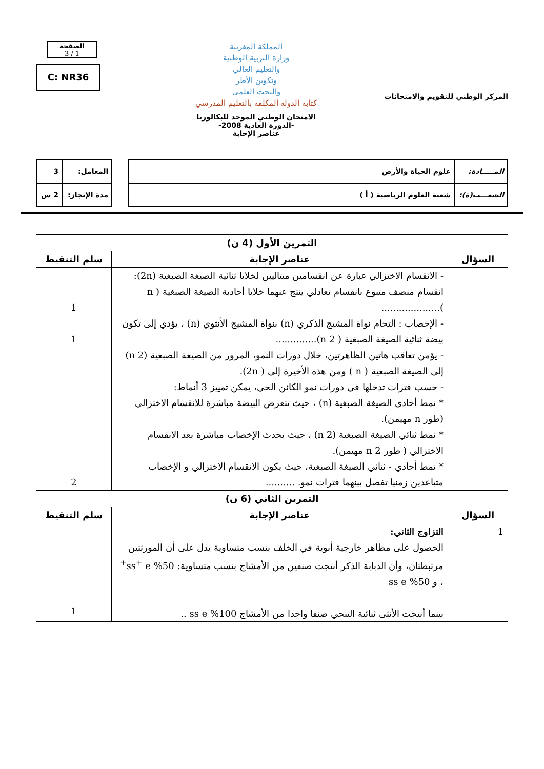المركز الوطني للتقويم والامتحانات
المملكة المغربية
وزارة التربية الوطنية
والتعليم العالي
وتكوين الأطر
والبحث العلمي
كتابة الدولة المكلفة بالتعليم المدرسي
الامتحان الوطني الموحد للبكالوريا
-الدورة العادية 2008-
عناصر الإجابة
الصفحة
1 / 3
C: NR36
| المـــــادة: | علوم الحياة والأرض |
| الشعـــب(ة): | شعبة العلوم الرياضية ( أ ) |
| المعامل: | 3 |
| مدة الإنجاز: | 2 س |
| التمرين الأول (4 ن) | | |
| --- | --- | --- |
| السؤال | عناصر الإجابة | سلم التنقيط |
| | - الانقسام الاختزالي عبارة عن انقسامين متتاليين لخلايا ثنائية الصيغة الصبغية (2n): انقسام منصف متبوع بانقسام تعادلي ينتج عنهما خلايا أحادية الصيغة الصبغية ( n ).................... - الإخصاب : التحام نواة المشيج الذكري (n) بنواة المشيج الأنثوي (n) ، يؤدي إلى تكون بيضة ثنائية الصيغة الصبغية ( 2 n).............. - يؤمن تعاقب هاتين الظاهرتين، خلال دورات النمو، المرور من الصيغة الصبغية (2 n) إلى الصيغة الصبغية ( n ) ومن هذه الأخيرة إلى ( 2n). - حسب فترات تدخلها في دورات نمو الكائن الحي، يمكن تمييز 3 أنماط: * نمط أحادي الصيغة الصبغية (n) ، حيث تتعرض البيضة مباشرة للانقسام الاختزالي (طور n مهيمن). * نمط ثنائي الصيغة الصبغية (2 n) ، حيث يحدث الإخصاب مباشرة بعد الانقسام الاختزالي ( طور 2 n مهيمن). * نمط أحادي - ثنائي الصيغة الصبغية، حيث يكون الانقسام الاختزالي و الإخصاب متباعدين زمنيا تفصل بينهما فترات نمو. .......... | 1 1 2 |
| التمرين الثاني (6 ن) | | |
| السؤال | عناصر الإجابة | سلم التنقيط |
| 1 | التزاوج الثاني: الحصول على مظاهر خارجية أبوية في الخلف بنسب متساوية يدل على أن المورثتين مرتبطتان، وأن الذبابة الذكر أنتجت صنفين من الأمشاج بنسب متساوية: 50% ss<sup>+</sup> e<sup>+</sup> ، و 50% ss e بينما أنتجت الأنثى ثنائية التنحي صنفا واحدا من الأمشاج 100% ss e .. | 1 |